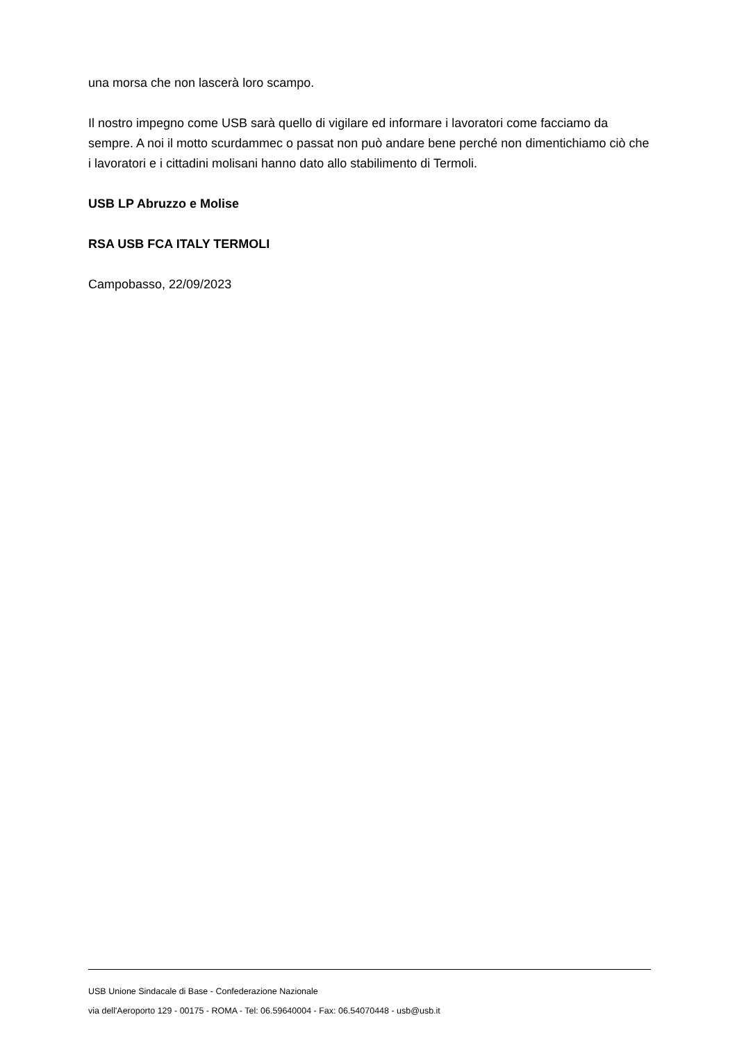una morsa che non lascerà loro scampo.
Il nostro impegno come USB sarà quello di vigilare ed informare i lavoratori come facciamo da sempre. A noi il motto scurdammec o passat non può andare bene perché non dimentichiamo ciò che i lavoratori e i cittadini molisani hanno dato allo stabilimento di Termoli.
USB LP Abruzzo e Molise
RSA USB FCA ITALY TERMOLI
Campobasso, 22/09/2023
USB Unione Sindacale di Base - Confederazione Nazionale
via dell'Aeroporto 129 - 00175 - ROMA - Tel: 06.59640004 - Fax: 06.54070448 - usb@usb.it